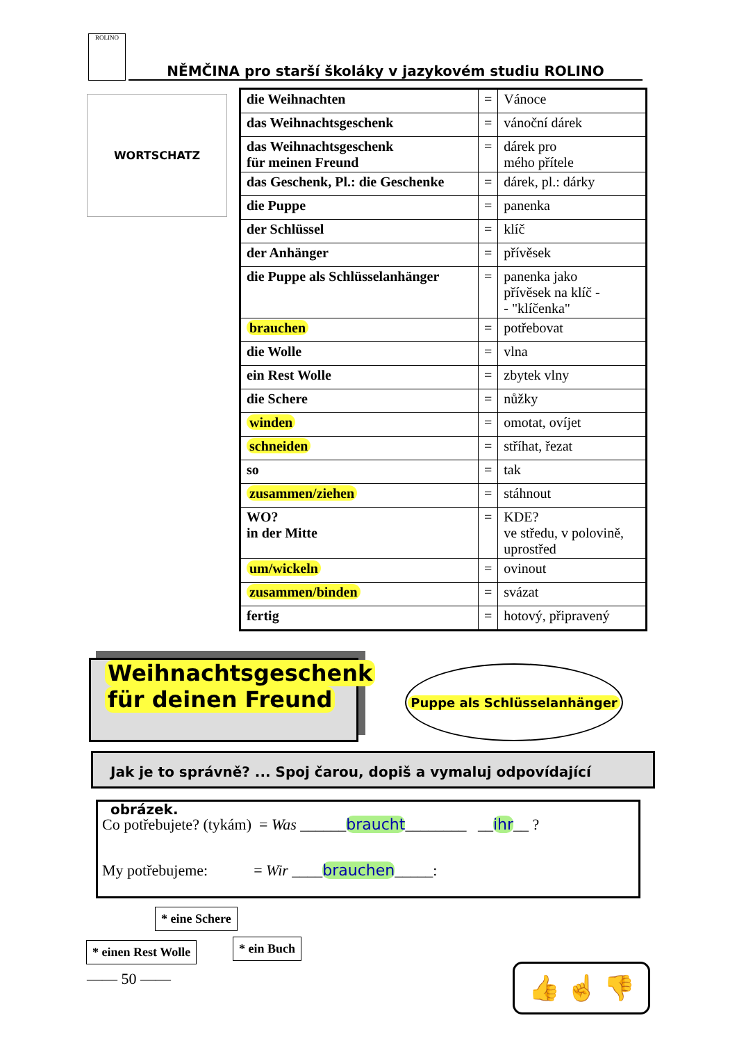ROLINO NĚMČINA pro starší školáky v jazykovém studiu ROLINO
WORTSCHATZ
| die Weihnachten | = | Vánoce |
| das Weihnachtsgeschenk | = | vánoční dárek |
| das Weihnachtsgeschenk für meinen Freund | = | dárek pro mého přítele |
| das Geschenk, Pl.: die Geschenke | = | dárek, pl.: dárky |
| die Puppe | = | panenka |
| der Schlüssel | = | klíč |
| der Anhänger | = | přívěsek |
| die Puppe als Schlüsselanhänger | = | panenka jako přívěsek na klíč - - "klíčenka" |
| brauchen | = | potřebovat |
| die Wolle | = | vlna |
| ein Rest Wolle | = | zbytek vlny |
| die Schere | = | nůžky |
| winden | = | omotat, ovíjet |
| schneiden | = | stříhat, řezat |
| so | = | tak |
| zusammen/ziehen | = | stáhnout |
| WO? in der Mitte | = | KDE? ve středu, v polovině, uprostřed |
| um/wickeln | = | ovinout |
| zusammen/binden | = | svázat |
| fertig | = | hotový, připravený |
Weihnachtsgeschenk
für deinen Freund
Puppe als Schlüsselanhänger
Jak je to správně? ... Spoj čarou, dopiš a vymaluj odpovídající obrázek.
Co potřebujete? (tykám) = Was ______braucht________ __ihr__ ?
My potřebujeme: = Wir ____brauchen_____:
* eine Schere
* ein Buch
* einen Rest Wolle
—— 50 —— 👍 ☝ 👎